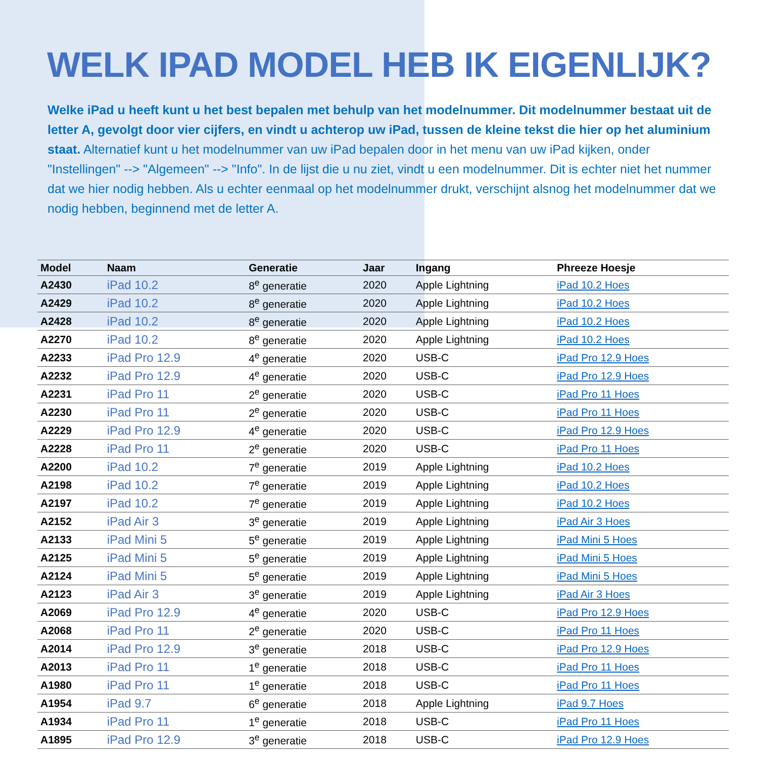WELK IPAD MODEL HEB IK EIGENLIJK?
Welke iPad u heeft kunt u het best bepalen met behulp van het modelnummer. Dit modelnummer bestaat uit de letter A, gevolgt door vier cijfers, en vindt u achterop uw iPad, tussen de kleine tekst die hier op het aluminium staat. Alternatief kunt u het modelnummer van uw iPad bepalen door in het menu van uw iPad kijken, onder "Instellingen" --> "Algemeen" --> "Info". In de lijst die u nu ziet, vindt u een modelnummer. Dit is echter niet het nummer dat we hier nodig hebben. Als u echter eenmaal op het modelnummer drukt, verschijnt alsnog het modelnummer dat we nodig hebben, beginnend met de letter A.
| Model | Naam | Generatie | Jaar | Ingang | Phreeze Hoesje |
| --- | --- | --- | --- | --- | --- |
| A2430 | iPad 10.2 | 8<sup>e</sup> generatie | 2020 | Apple Lightning | iPad 10.2 Hoes |
| A2429 | iPad 10.2 | 8<sup>e</sup> generatie | 2020 | Apple Lightning | iPad 10.2 Hoes |
| A2428 | iPad 10.2 | 8<sup>e</sup> generatie | 2020 | Apple Lightning | iPad 10.2 Hoes |
| A2270 | iPad 10.2 | 8<sup>e</sup> generatie | 2020 | Apple Lightning | iPad 10.2 Hoes |
| A2233 | iPad Pro 12.9 | 4<sup>e</sup> generatie | 2020 | USB-C | iPad Pro 12.9 Hoes |
| A2232 | iPad Pro 12.9 | 4<sup>e</sup> generatie | 2020 | USB-C | iPad Pro 12.9 Hoes |
| A2231 | iPad Pro 11 | 2<sup>e</sup> generatie | 2020 | USB-C | iPad Pro 11 Hoes |
| A2230 | iPad Pro 11 | 2<sup>e</sup> generatie | 2020 | USB-C | iPad Pro 11 Hoes |
| A2229 | iPad Pro 12.9 | 4<sup>e</sup> generatie | 2020 | USB-C | iPad Pro 12.9 Hoes |
| A2228 | iPad Pro 11 | 2<sup>e</sup> generatie | 2020 | USB-C | iPad Pro 11 Hoes |
| A2200 | iPad 10.2 | 7<sup>e</sup> generatie | 2019 | Apple Lightning | iPad 10.2 Hoes |
| A2198 | iPad 10.2 | 7<sup>e</sup> generatie | 2019 | Apple Lightning | iPad 10.2 Hoes |
| A2197 | iPad 10.2 | 7<sup>e</sup> generatie | 2019 | Apple Lightning | iPad 10.2 Hoes |
| A2152 | iPad Air 3 | 3<sup>e</sup> generatie | 2019 | Apple Lightning | iPad Air 3 Hoes |
| A2133 | iPad Mini 5 | 5<sup>e</sup> generatie | 2019 | Apple Lightning | iPad Mini 5 Hoes |
| A2125 | iPad Mini 5 | 5<sup>e</sup> generatie | 2019 | Apple Lightning | iPad Mini 5 Hoes |
| A2124 | iPad Mini 5 | 5<sup>e</sup> generatie | 2019 | Apple Lightning | iPad Mini 5 Hoes |
| A2123 | iPad Air 3 | 3<sup>e</sup> generatie | 2019 | Apple Lightning | iPad Air 3 Hoes |
| A2069 | iPad Pro 12.9 | 4<sup>e</sup> generatie | 2020 | USB-C | iPad Pro 12.9 Hoes |
| A2068 | iPad Pro 11 | 2<sup>e</sup> generatie | 2020 | USB-C | iPad Pro 11 Hoes |
| A2014 | iPad Pro 12.9 | 3<sup>e</sup> generatie | 2018 | USB-C | iPad Pro 12.9 Hoes |
| A2013 | iPad Pro 11 | 1<sup>e</sup> generatie | 2018 | USB-C | iPad Pro 11 Hoes |
| A1980 | iPad Pro 11 | 1<sup>e</sup> generatie | 2018 | USB-C | iPad Pro 11 Hoes |
| A1954 | iPad 9.7 | 6<sup>e</sup> generatie | 2018 | Apple Lightning | iPad 9.7 Hoes |
| A1934 | iPad Pro 11 | 1<sup>e</sup> generatie | 2018 | USB-C | iPad Pro 11 Hoes |
| A1895 | iPad Pro 12.9 | 3<sup>e</sup> generatie | 2018 | USB-C | iPad Pro 12.9 Hoes |